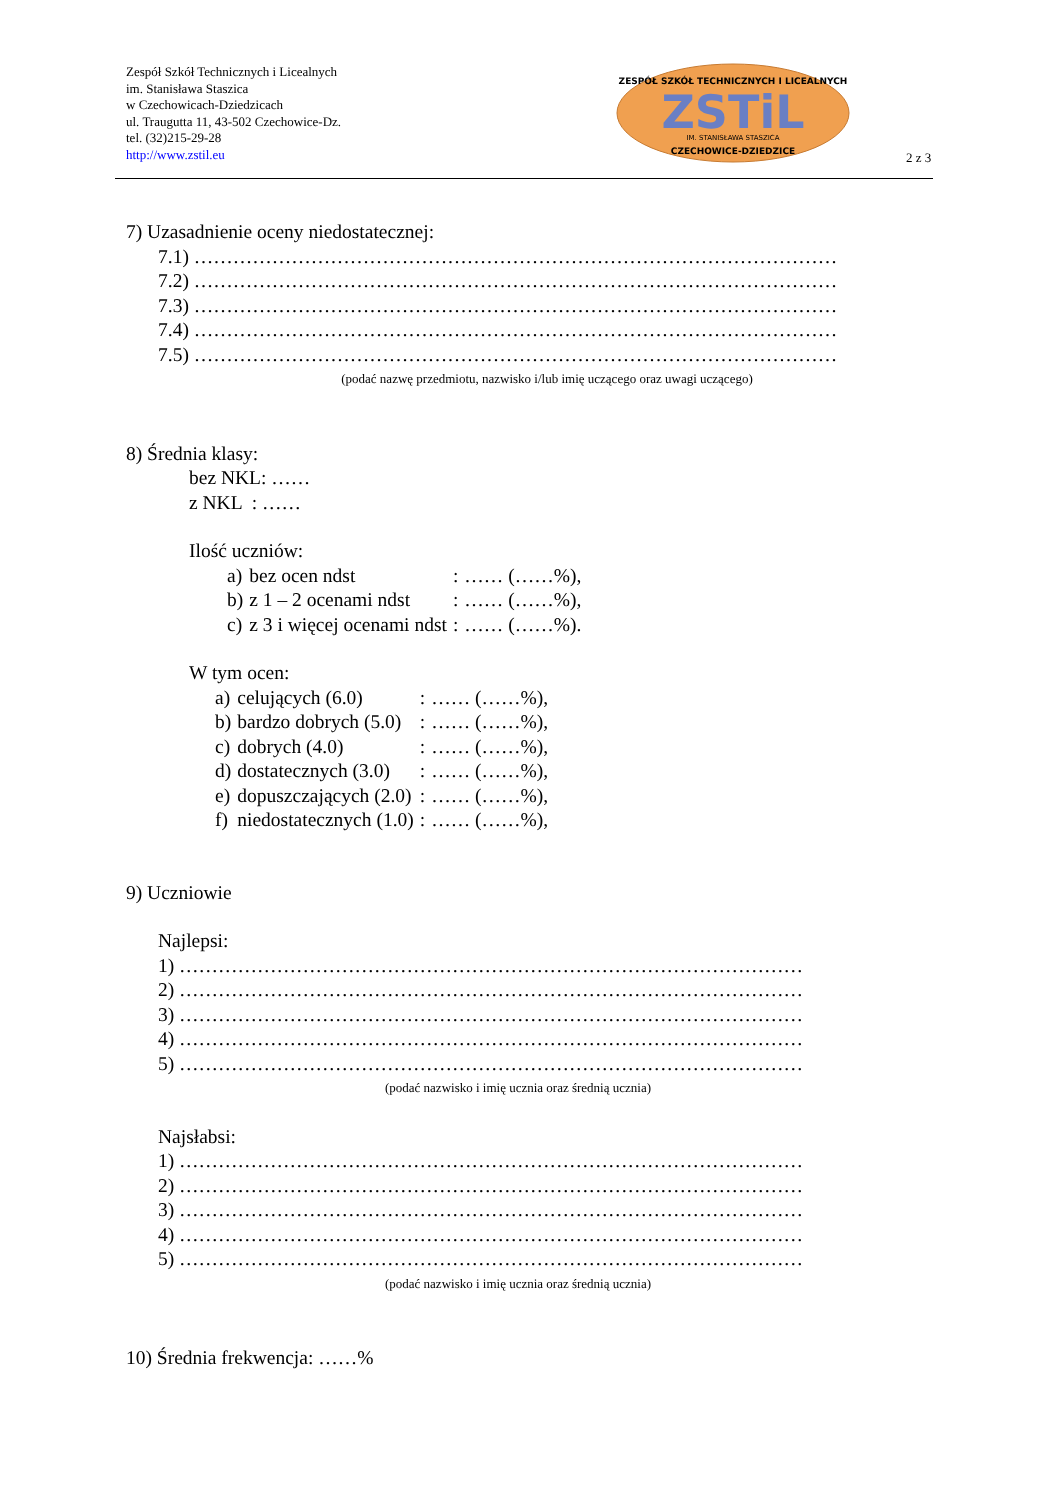Zespół Szkół Technicznych i Licealnych
im. Stanisława Staszica
w Czechowicach-Dziedzicach
ul. Traugutta 11, 43-502 Czechowice-Dz.
tel. (32)215-29-28
http://www.zstil.eu
ZSTiL
ZESPÓŁ SZKÓŁ TECHNICZNYCH I LICEALNYCH
CZECHOWICE-DZIEDZICE
IM. STANISŁAWA STASZICA
2 z 3
7) Uzasadnienie oceny niedostatecznej:
7.1) ………………………………………………………………………………………
7.2) ………………………………………………………………………………………
7.3) ………………………………………………………………………………………
7.4) ………………………………………………………………………………………
7.5) ………………………………………………………………………………………
(podać nazwę przedmiotu, nazwisko i/lub imię uczącego oraz uwagi uczącego)
8) Średnia klasy:
bez NKL: ……
z NKL : ……
Ilość uczniów:
| a) | bez ocen ndst | : | …… (……%), |
| b) | z 1 – 2 ocenami ndst | : | …… (……%), |
| c) | z 3 i więcej ocenami ndst | : | …… (……%). |
W tym ocen:
| a) | celujących (6.0) | : | …… (……%), |
| b) | bardzo dobrych (5.0) | : | …… (……%), |
| c) | dobrych (4.0) | : | …… (……%), |
| d) | dostatecznych (3.0) | : | …… (……%), |
| e) | dopuszczających (2.0) | : | …… (……%), |
| f) | niedostatecznych (1.0) | : | …… (……%), |
9) Uczniowie
Najlepsi:
1) ……………………………………………………………………………………
2) ……………………………………………………………………………………
3) ……………………………………………………………………………………
4) ……………………………………………………………………………………
5) ……………………………………………………………………………………
(podać nazwisko i imię ucznia oraz średnią ucznia)
Najsłabsi:
1) ……………………………………………………………………………………
2) ……………………………………………………………………………………
3) ……………………………………………………………………………………
4) ……………………………………………………………………………………
5) ……………………………………………………………………………………
(podać nazwisko i imię ucznia oraz średnią ucznia)
10) Średnia frekwencja: ……%